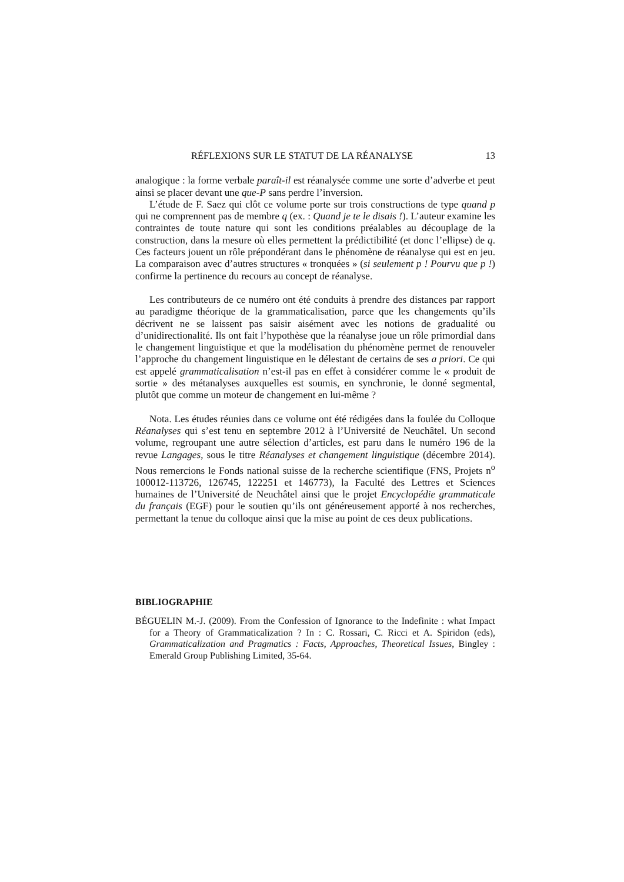RÉFLEXIONS SUR LE STATUT DE LA RÉANALYSE 13
analogique : la forme verbale paraît-il est réanalysée comme une sorte d’adverbe et peut ainsi se placer devant une que-P sans perdre l’inversion.
L’étude de F. Saez qui clôt ce volume porte sur trois constructions de type quand p qui ne comprennent pas de membre q (ex. : Quand je te le disais !). L’auteur examine les contraintes de toute nature qui sont les conditions préalables au découplage de la construction, dans la mesure où elles permettent la prédictibilité (et donc l’ellipse) de q. Ces facteurs jouent un rôle prépondérant dans le phénomène de réanalyse qui est en jeu. La comparaison avec d’autres structures « tronquées » (si seulement p ! Pourvu que p !) confirme la pertinence du recours au concept de réanalyse.
Les contributeurs de ce numéro ont été conduits à prendre des distances par rapport au paradigme théorique de la grammaticalisation, parce que les changements qu’ils décrivent ne se laissent pas saisir aisément avec les notions de gradualité ou d’unidirectionalité. Ils ont fait l’hypothèse que la réanalyse joue un rôle primordial dans le changement linguistique et que la modélisation du phénomène permet de renouveler l’approche du changement linguistique en le délestant de certains de ses a priori. Ce qui est appelé grammaticalisation n’est-il pas en effet à considérer comme le « produit de sortie » des métanalyses auxquelles est soumis, en synchronie, le donné segmental, plutôt que comme un moteur de changement en lui-même ?
Nota. Les études réunies dans ce volume ont été rédigées dans la foulée du Colloque Réanalyses qui s’est tenu en septembre 2012 à l’Université de Neuchâtel. Un second volume, regroupant une autre sélection d’articles, est paru dans le numéro 196 de la revue Langages, sous le titre Réanalyses et changement linguistique (décembre 2014). Nous remercions le Fonds national suisse de la recherche scientifique (FNS, Projets n<sup>o</sup> 100012-113726, 126745, 122251 et 146773), la Faculté des Lettres et Sciences humaines de l’Université de Neuchâtel ainsi que le projet Encyclopédie grammaticale du français (EGF) pour le soutien qu’ils ont généreusement apporté à nos recherches, permettant la tenue du colloque ainsi que la mise au point de ces deux publications.
BIBLIOGRAPHIE
BÉGUELIN M.-J. (2009). From the Confession of Ignorance to the Indefinite : what Impact for a Theory of Grammaticalization ? In : C. Rossari, C. Ricci et A. Spiridon (eds), Grammaticalization and Pragmatics : Facts, Approaches, Theoretical Issues, Bingley : Emerald Group Publishing Limited, 35-64.